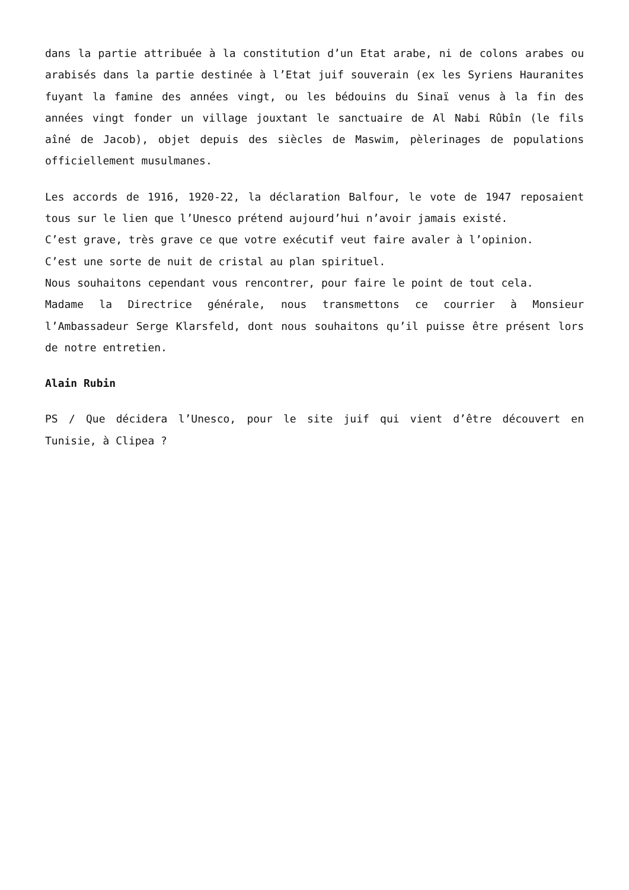dans la partie attribuée à la constitution d’un Etat arabe, ni de colons arabes ou arabisés dans la partie destinée à l’Etat juif souverain (ex les Syriens Hauranites fuyant la famine des années vingt, ou les bédouins du Sinaï venus à la fin des années vingt fonder un village jouxtant le sanctuaire de Al Nabi Rûbîn (le fils aîné de Jacob), objet depuis des siècles de Maswim, pèlerinages de populations officiellement musulmanes.
Les accords de 1916, 1920-22, la déclaration Balfour, le vote de 1947 reposaient tous sur le lien que l’Unesco prétend aujourd’hui n’avoir jamais existé.
C’est grave, très grave ce que votre exécutif veut faire avaler à l’opinion.
C’est une sorte de nuit de cristal au plan spirituel.
Nous souhaitons cependant vous rencontrer, pour faire le point de tout cela.
Madame la Directrice générale, nous transmettons ce courrier à Monsieur l’Ambassadeur Serge Klarsfeld, dont nous souhaitons qu’il puisse être présent lors de notre entretien.
Alain Rubin
PS / Que décidera l’Unesco, pour le site juif qui vient d’être découvert en Tunisie, à Clipea ?